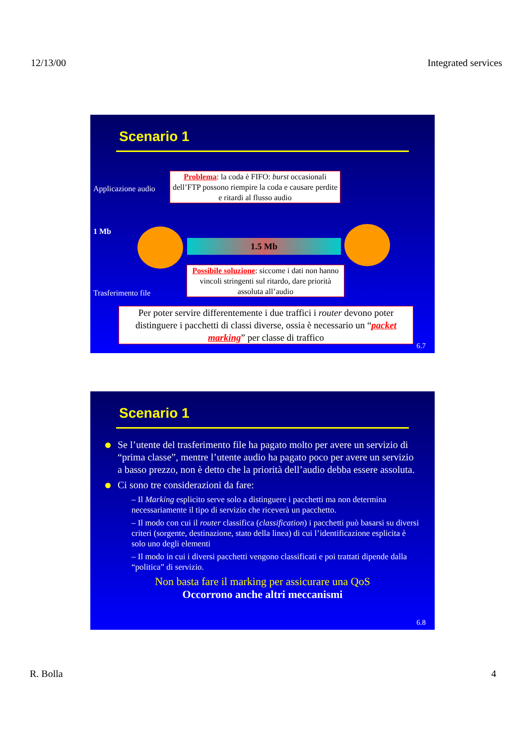12/13/00 Integrated services
Scenario 1
Applicazione audio
1 Mb
Trasferimento file
Problema: la coda è FIFO: burst occasionali dell’FTP possono riempire la coda e causare perdite e ritardi al flusso audio
1.5 Mb
Possibile soluzione: siccome i dati non hanno vincoli stringenti sul ritardo, dare priorità assoluta all’audio
Per poter servire differentemente i due traffici i router devono poter distinguere i pacchetti di classi diverse, ossia è necessario un “packet marking” per classe di traffico
6.7
Scenario 1
Se l’utente del trasferimento file ha pagato molto per avere un servizio di “prima classe”, mentre l’utente audio ha pagato poco per avere un servizio a basso prezzo, non è detto che la priorità dell’audio debba essere assoluta.
Ci sono tre considerazioni da fare:
– Il Marking esplicito serve solo a distinguere i pacchetti ma non determina necessariamente il tipo di servizio che riceverà un pacchetto.
– Il modo con cui il router classifica (classification) i pacchetti può basarsi su diversi criteri (sorgente, destinazione, stato della linea) di cui l’identificazione esplicita è solo uno degli elementi
– Il modo in cui i diversi pacchetti vengono classificati e poi trattati dipende dalla “politica” di servizio.
Non basta fare il marking per assicurare una QoS
Occorrono anche altri meccanismi
6.8
R. Bolla 4